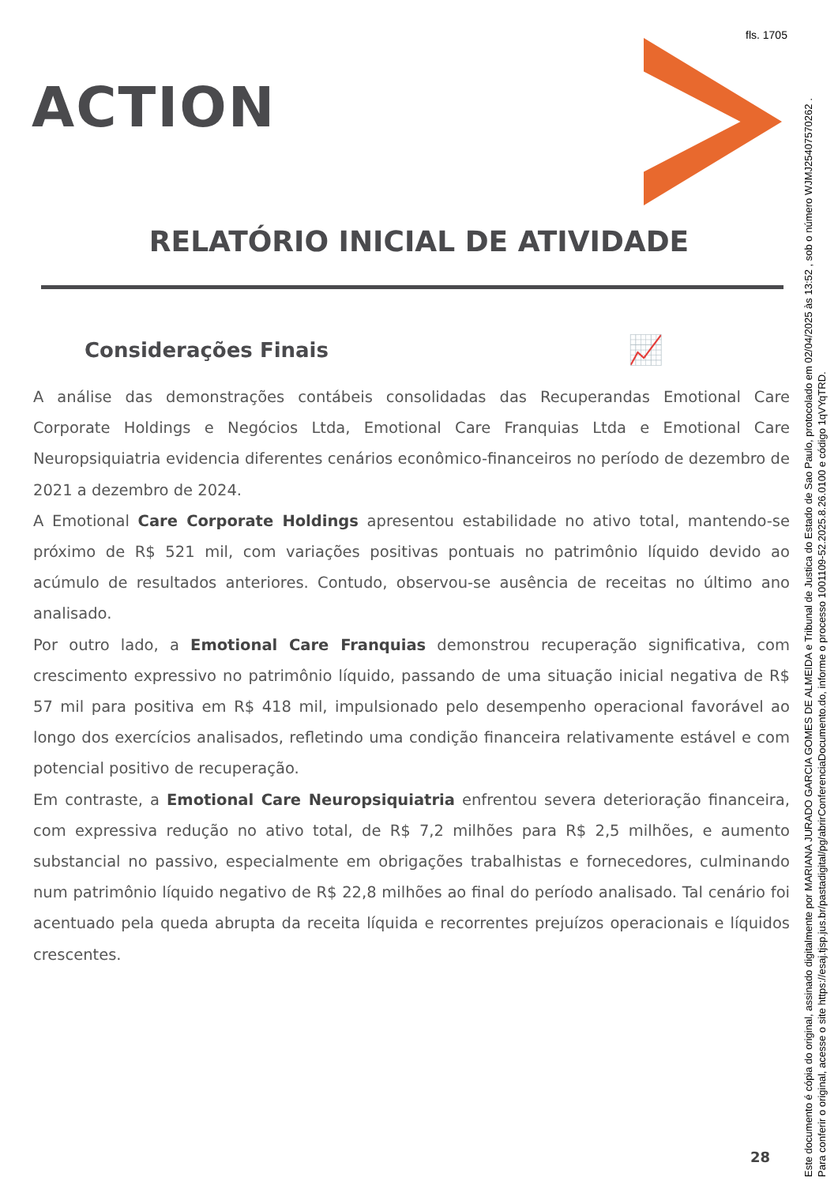fls. 1705
ACTION
RELATÓRIO INICIAL DE ATIVIDADE
Considerações Finais 📈
A análise das demonstrações contábeis consolidadas das Recuperandas Emotional Care Corporate Holdings e Negócios Ltda, Emotional Care Franquias Ltda e Emotional Care Neuropsiquiatria evidencia diferentes cenários econômico-financeiros no período de dezembro de 2021 a dezembro de 2024.
A Emotional Care Corporate Holdings apresentou estabilidade no ativo total, mantendo-se próximo de R$ 521 mil, com variações positivas pontuais no patrimônio líquido devido ao acúmulo de resultados anteriores. Contudo, observou-se ausência de receitas no último ano analisado.
Por outro lado, a Emotional Care Franquias demonstrou recuperação significativa, com crescimento expressivo no patrimônio líquido, passando de uma situação inicial negativa de R$ 57 mil para positiva em R$ 418 mil, impulsionado pelo desempenho operacional favorável ao longo dos exercícios analisados, refletindo uma condição financeira relativamente estável e com potencial positivo de recuperação.
Em contraste, a Emotional Care Neuropsiquiatria enfrentou severa deterioração financeira, com expressiva redução no ativo total, de R$ 7,2 milhões para R$ 2,5 milhões, e aumento substancial no passivo, especialmente em obrigações trabalhistas e fornecedores, culminando num patrimônio líquido negativo de R$ 22,8 milhões ao final do período analisado. Tal cenário foi acentuado pela queda abrupta da receita líquida e recorrentes prejuízos operacionais e líquidos crescentes.
28
Este documento é cópia do original, assinado digitalmente por MARIANA JURADO GARCIA GOMES DE ALMEIDA e Tribunal de Justica do Estado de Sao Paulo, protocolado em 02/04/2025 às 13:52 , sob o número WJMJ25407570262 .
Para conferir o original, acesse o site https://esaj.tjsp.jus.br/pastadigital/pg/abrirConferenciaDocumento.do, informe o processo 1001109-52.2025.8.26.0100 e código 1qVYqTRD.